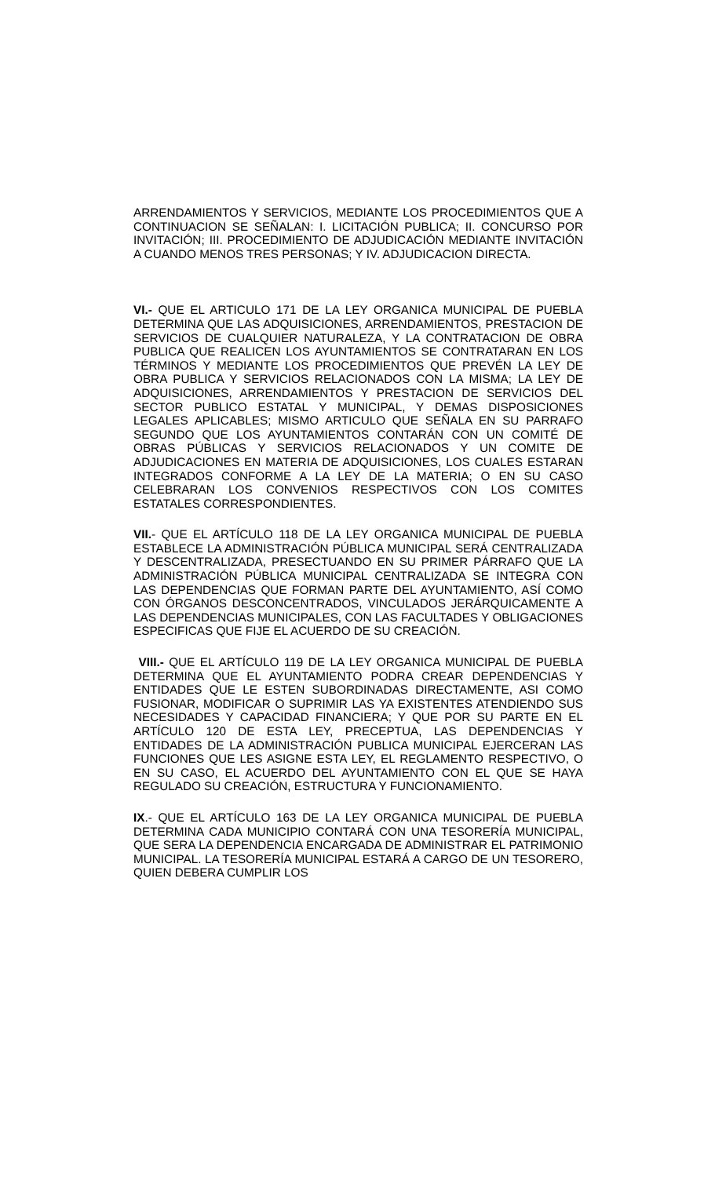ARRENDAMIENTOS Y SERVICIOS, MEDIANTE LOS PROCEDIMIENTOS QUE A CONTINUACION SE SEÑALAN: I. LICITACIÓN PUBLICA; II. CONCURSO POR INVITACIÓN; III. PROCEDIMIENTO DE ADJUDICACIÓN MEDIANTE INVITACIÓN A CUANDO MENOS TRES PERSONAS; Y IV. ADJUDICACION DIRECTA.
VI.- QUE EL ARTICULO 171 DE LA LEY ORGANICA MUNICIPAL DE PUEBLA DETERMINA QUE LAS ADQUISICIONES, ARRENDAMIENTOS, PRESTACION DE SERVICIOS DE CUALQUIER NATURALEZA, Y LA CONTRATACION DE OBRA PUBLICA QUE REALICEN LOS AYUNTAMIENTOS SE CONTRATARAN EN LOS TÉRMINOS Y MEDIANTE LOS PROCEDIMIENTOS QUE PREVÉN LA LEY DE OBRA PUBLICA Y SERVICIOS RELACIONADOS CON LA MISMA; LA LEY DE ADQUISICIONES, ARRENDAMIENTOS Y PRESTACION DE SERVICIOS DEL SECTOR PUBLICO ESTATAL Y MUNICIPAL, Y DEMAS DISPOSICIONES LEGALES APLICABLES; MISMO ARTICULO QUE SEÑALA EN SU PARRAFO SEGUNDO QUE LOS AYUNTAMIENTOS CONTARÁN CON UN COMITÉ DE OBRAS PÚBLICAS Y SERVICIOS RELACIONADOS Y UN COMITE DE ADJUDICACIONES EN MATERIA DE ADQUISICIONES, LOS CUALES ESTARAN INTEGRADOS CONFORME A LA LEY DE LA MATERIA; O EN SU CASO CELEBRARAN LOS CONVENIOS RESPECTIVOS CON LOS COMITES ESTATALES CORRESPONDIENTES.
VII.- QUE EL ARTÍCULO 118 DE LA LEY ORGANICA MUNICIPAL DE PUEBLA ESTABLECE LA ADMINISTRACIÓN PÚBLICA MUNICIPAL SERÁ CENTRALIZADA Y DESCENTRALIZADA, PRESECTUANDO EN SU PRIMER PÁRRAFO QUE LA ADMINISTRACIÓN PÚBLICA MUNICIPAL CENTRALIZADA SE INTEGRA CON LAS DEPENDENCIAS QUE FORMAN PARTE DEL AYUNTAMIENTO, ASÍ COMO CON ÓRGANOS DESCONCENTRADOS, VINCULADOS JERÁRQUICAMENTE A LAS DEPENDENCIAS MUNICIPALES, CON LAS FACULTADES Y OBLIGACIONES ESPECIFICAS QUE FIJE EL ACUERDO DE SU CREACIÓN.
VIII.- QUE EL ARTÍCULO 119 DE LA LEY ORGANICA MUNICIPAL DE PUEBLA DETERMINA QUE EL AYUNTAMIENTO PODRA CREAR DEPENDENCIAS Y ENTIDADES QUE LE ESTEN SUBORDINADAS DIRECTAMENTE, ASI COMO FUSIONAR, MODIFICAR O SUPRIMIR LAS YA EXISTENTES ATENDIENDO SUS NECESIDADES Y CAPACIDAD FINANCIERA; Y QUE POR SU PARTE EN EL ARTÍCULO 120 DE ESTA LEY, PRECEPTUA, LAS DEPENDENCIAS Y ENTIDADES DE LA ADMINISTRACIÓN PUBLICA MUNICIPAL EJERCERAN LAS FUNCIONES QUE LES ASIGNE ESTA LEY, EL REGLAMENTO RESPECTIVO, O EN SU CASO, EL ACUERDO DEL AYUNTAMIENTO CON EL QUE SE HAYA REGULADO SU CREACIÓN, ESTRUCTURA Y FUNCIONAMIENTO.
IX.- QUE EL ARTÍCULO 163 DE LA LEY ORGANICA MUNICIPAL DE PUEBLA DETERMINA CADA MUNICIPIO CONTARÁ CON UNA TESORERÍA MUNICIPAL, QUE SERA LA DEPENDENCIA ENCARGADA DE ADMINISTRAR EL PATRIMONIO MUNICIPAL. LA TESORERÍA MUNICIPAL ESTARÁ A CARGO DE UN TESORERO, QUIEN DEBERA CUMPLIR LOS